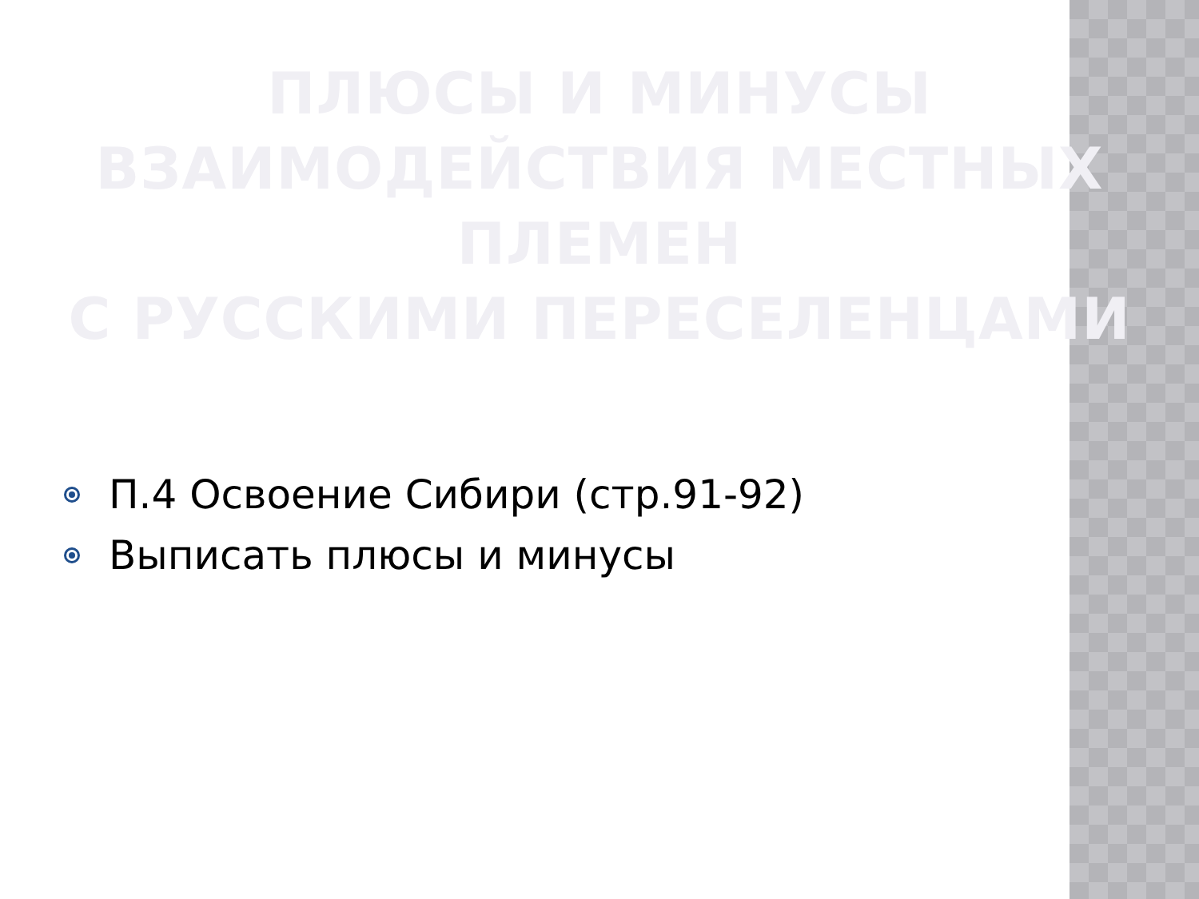ПЛЮСЫ И МИНУСЫ
ВЗАИМОДЕЙСТВИЯ МЕСТНЫХ ПЛЕМЕН
С РУССКИМИ ПЕРЕСЕЛЕНЦАМИ
П.4 Освоение Сибири (стр.91-92)
Выписать плюсы и минусы